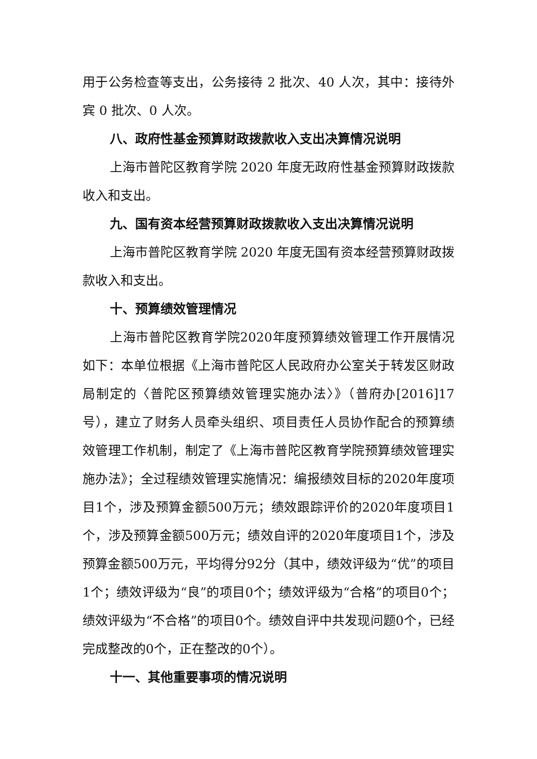用于公务检查等支出，公务接待 2 批次、40 人次，其中：接待外宾 0 批次、0 人次。
八、政府性基金预算财政拨款收入支出决算情况说明
上海市普陀区教育学院 2020 年度无政府性基金预算财政拨款收入和支出。
九、国有资本经营预算财政拨款收入支出决算情况说明
上海市普陀区教育学院 2020 年度无国有资本经营预算财政拨款收入和支出。
十、预算绩效管理情况
上海市普陀区教育学院2020年度预算绩效管理工作开展情况如下：本单位根据《上海市普陀区人民政府办公室关于转发区财政局制定的〈普陀区预算绩效管理实施办法〉》（普府办[2016]17号），建立了财务人员牵头组织、项目责任人员协作配合的预算绩效管理工作机制，制定了《上海市普陀区教育学院预算绩效管理实施办法》；全过程绩效管理实施情况：编报绩效目标的2020年度项目1个，涉及预算金额500万元；绩效跟踪评价的2020年度项目1个，涉及预算金额500万元；绩效自评的2020年度项目1个，涉及预算金额500万元，平均得分92分（其中，绩效评级为“优”的项目1个；绩效评级为“良”的项目0个；绩效评级为“合格”的项目0个；绩效评级为“不合格”的项目0个。绩效自评中共发现问题0个，已经完成整改的0个，正在整改的0个）。
十一、其他重要事项的情况说明